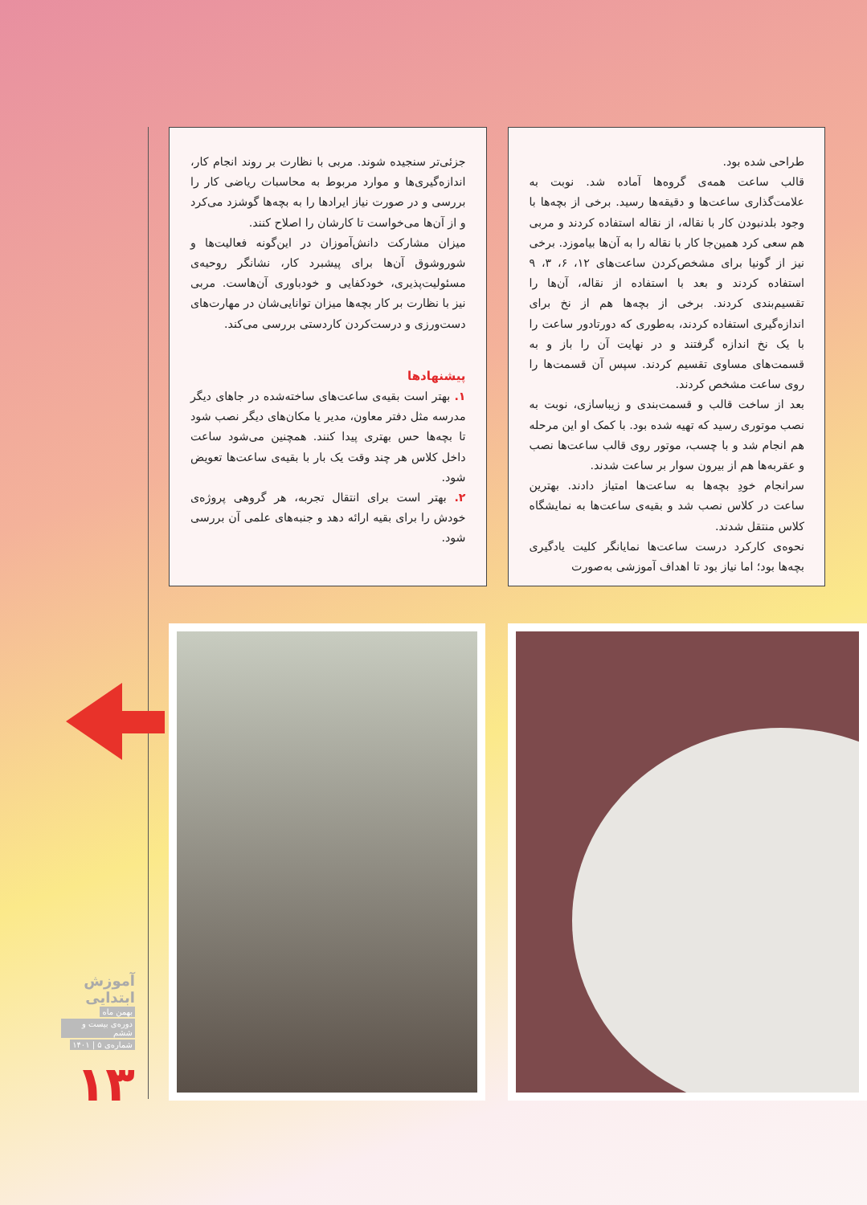طراحی شده بود.
قالب ساعت همه‌ی گروه‌ها آماده شد. نوبت به علامت‌گذاری ساعت‌ها و دقیقه‌ها رسید. برخی از بچه‌ها با وجود بلدنبودن کار با نقاله، از نقاله استفاده کردند و مربی هم سعی کرد همین‌جا کار با نقاله را به آن‌ها بیاموزد. برخی نیز از گونیا برای مشخص‌کردن ساعت‌های ۱۲، ۶، ۳، ۹ استفاده کردند و بعد با استفاده از نقاله، آن‌ها را تقسیم‌بندی کردند. برخی از بچه‌ها هم از نخ برای اندازه‌گیری استفاده کردند، به‌طوری که دورتادور ساعت را با یک نخ اندازه گرفتند و در نهایت آن را باز و به قسمت‌های مساوی تقسیم کردند. سپس آن قسمت‌ها را روی ساعت مشخص کردند.
بعد از ساخت قالب و قسمت‌بندی و زیباسازی، نوبت به نصب موتوری رسید که تهیه شده بود. با کمک او این مرحله هم انجام شد و با چسب، موتور روی قالب ساعت‌ها نصب و عقربه‌ها هم از بیرون سوار بر ساعت شدند.
سرانجام خودِ بچه‌ها به ساعت‌ها امتیاز دادند. بهترین ساعت در کلاس نصب شد و بقیه‌ی ساعت‌ها به نمایشگاه کلاس منتقل شدند.
نحوه‌ی کارکرد درست ساعت‌ها نمایانگر کلیت یادگیری بچه‌ها بود؛ اما نیاز بود تا اهداف آموزشی به‌صورت
جزئی‌تر سنجیده شوند. مربی با نظارت بر روند انجام کار، اندازه‌گیری‌ها و موارد مربوط به محاسبات ریاضی کار را بررسی و در صورت نیاز ایرادها را به بچه‌ها گوشزد می‌کرد و از آن‌ها می‌خواست تا کارشان را اصلاح کنند.
میزان مشارکت دانش‌آموزان در این‌گونه فعالیت‌ها و شوروشوق آن‌ها برای پیشبرد کار، نشانگر روحیه‌ی مسئولیت‌پذیری، خودکفایی و خودباوری آن‌هاست. مربی نیز با نظارت بر کار بچه‌ها میزان توانایی‌شان در مهارت‌های دست‌ورزی و درست‌کردن کاردستی بررسی می‌کند.
پیشنهادها
۱. بهتر است بقیه‌ی ساعت‌های ساخته‌شده در جاهای دیگر مدرسه مثل دفتر معاون، مدیر یا مکان‌های دیگر نصب شود تا بچه‌ها حس بهتری پیدا کنند. همچنین می‌شود ساعت داخل کلاس هر چند وقت یک بار با بقیه‌ی ساعت‌ها تعویض شود.
۲. بهتر است برای انتقال تجربه، هر گروهی پروژه‌ی خودش را برای بقیه ارائه دهد و جنبه‌های علمی آن بررسی شود.
آموزش ابتدایی
بهمن ماه
دوره‌ی بیست و ششم
شماره‌ی ۵ | ۱۴۰۱
۱۳